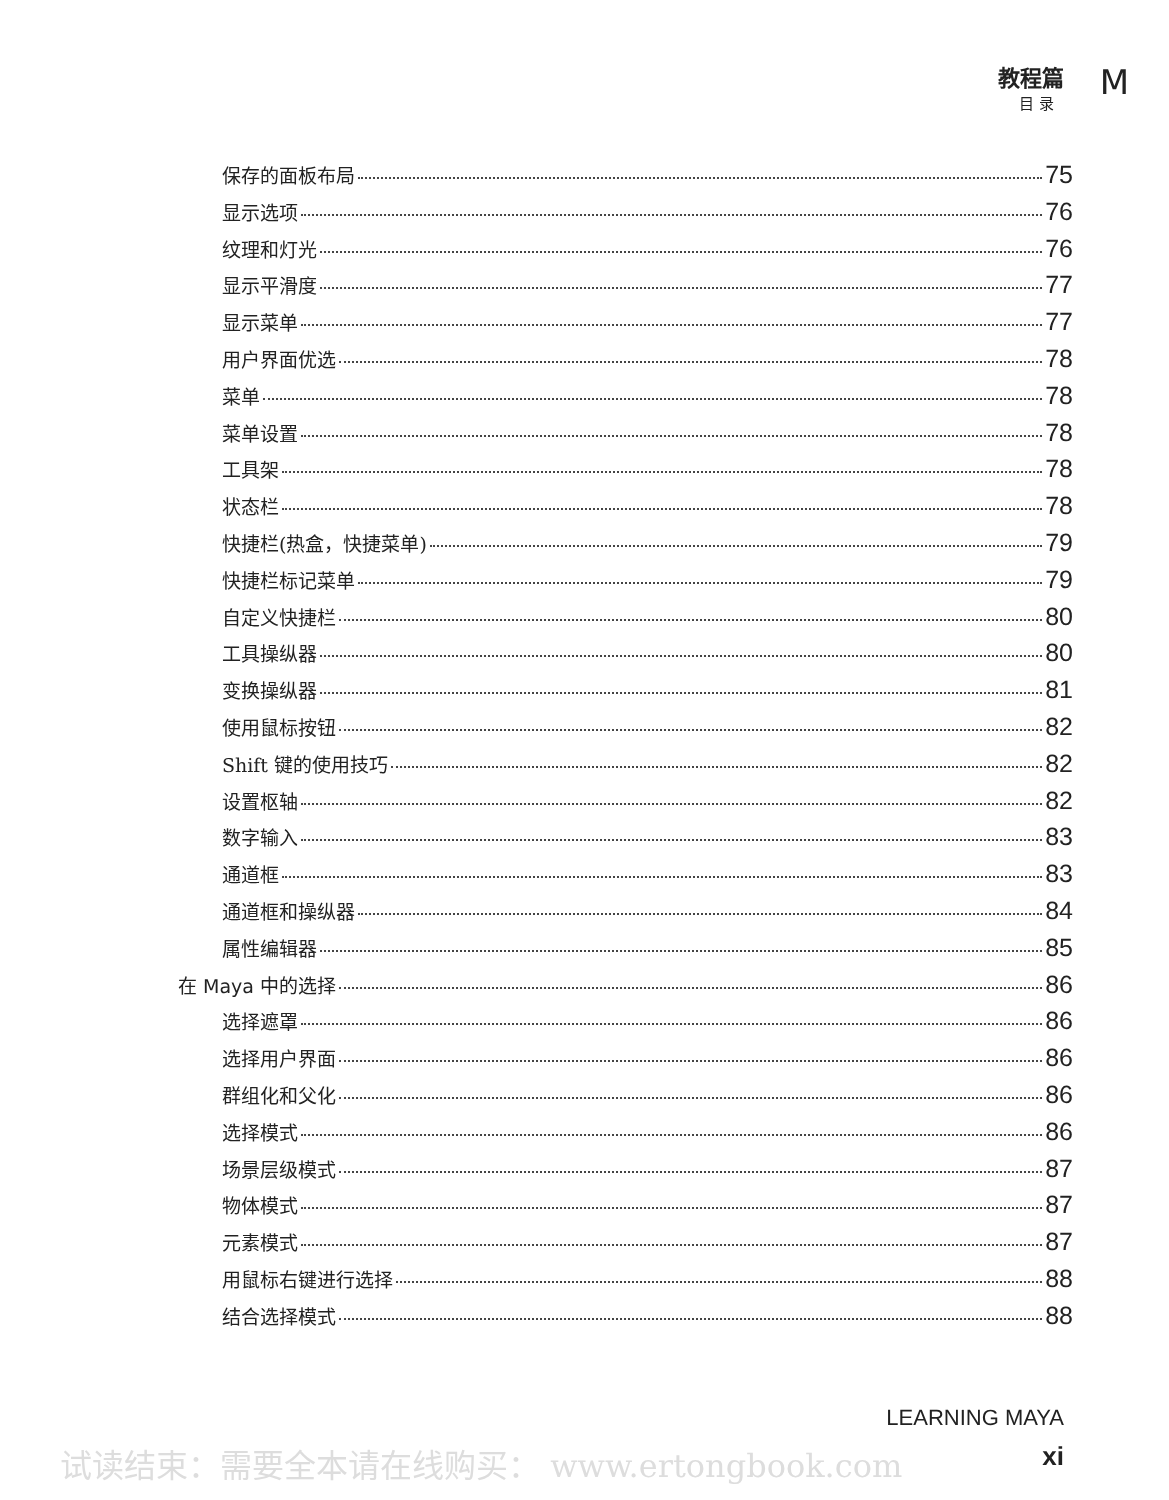教程篇
目 录
M
保存的面板布局 75
显示选项 76
纹理和灯光 76
显示平滑度 77
显示菜单 77
用户界面优选 78
菜单 78
菜单设置 78
工具架 78
状态栏 78
快捷栏(热盒，快捷菜单) 79
快捷栏标记菜单 79
自定义快捷栏 80
工具操纵器 80
变换操纵器 81
使用鼠标按钮 82
Shift 键的使用技巧 82
设置枢轴 82
数字输入 83
通道框 83
通道框和操纵器 84
属性编辑器 85
在 Maya 中的选择 86
选择遮罩 86
选择用户界面 86
群组化和父化 86
选择模式 86
场景层级模式 87
物体模式 87
元素模式 87
用鼠标右键进行选择 88
结合选择模式 88
LEARNING MAYA
xi
试读结束：需要全本请在线购买： www.ertongbook.com